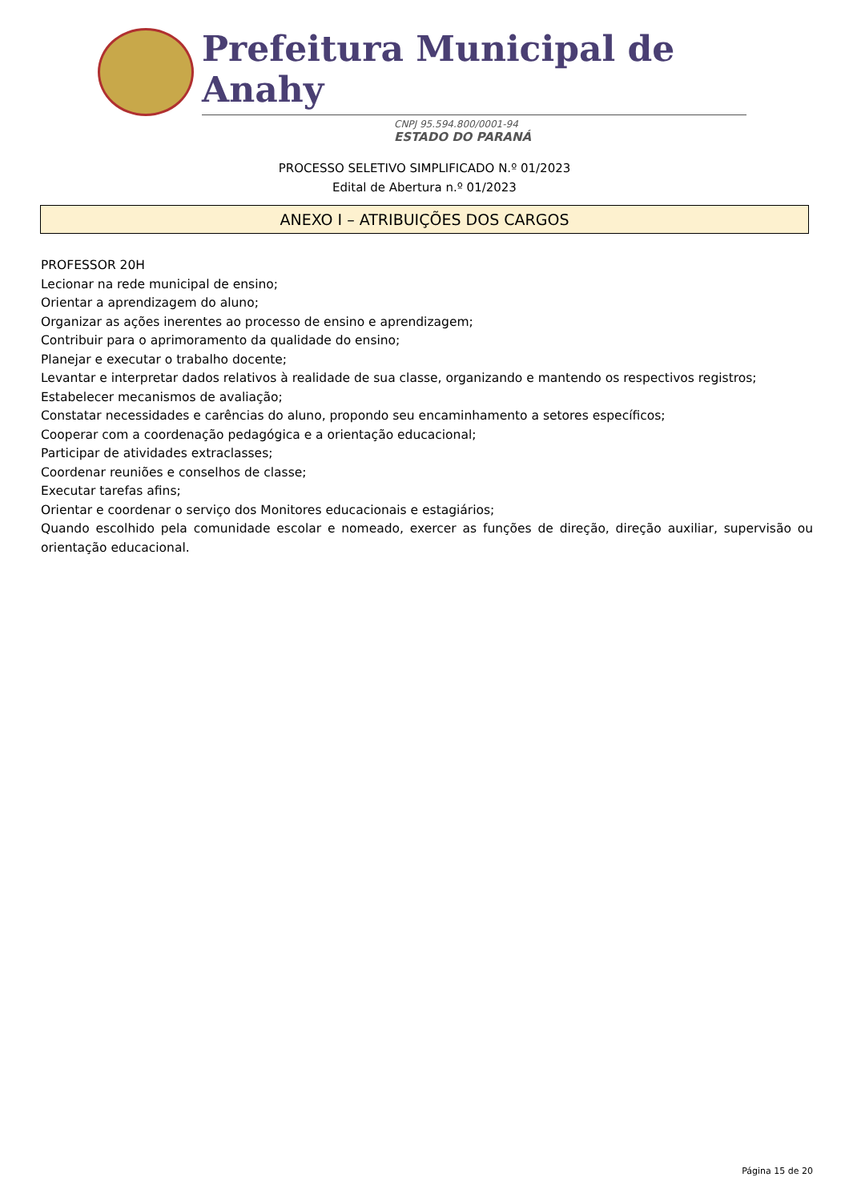Prefeitura Municipal de Anahy
CNPJ 95.594.800/0001-94
ESTADO DO PARANÁ
PROCESSO SELETIVO SIMPLIFICADO N.º 01/2023
Edital de Abertura n.º 01/2023
ANEXO I – ATRIBUIÇÕES DOS CARGOS
PROFESSOR 20H
Lecionar na rede municipal de ensino;
Orientar a aprendizagem do aluno;
Organizar as ações inerentes ao processo de ensino e aprendizagem;
Contribuir para o aprimoramento da qualidade do ensino;
Planejar e executar o trabalho docente;
Levantar e interpretar dados relativos à realidade de sua classe, organizando e mantendo os respectivos registros;
Estabelecer mecanismos de avaliação;
Constatar necessidades e carências do aluno, propondo seu encaminhamento a setores específicos;
Cooperar com a coordenação pedagógica e a orientação educacional;
Participar de atividades extraclasses;
Coordenar reuniões e conselhos de classe;
Executar tarefas afins;
Orientar e coordenar o serviço dos Monitores educacionais e estagiários;
Quando escolhido pela comunidade escolar e nomeado, exercer as funções de direção, direção auxiliar, supervisão ou orientação educacional.
Página 15 de 20